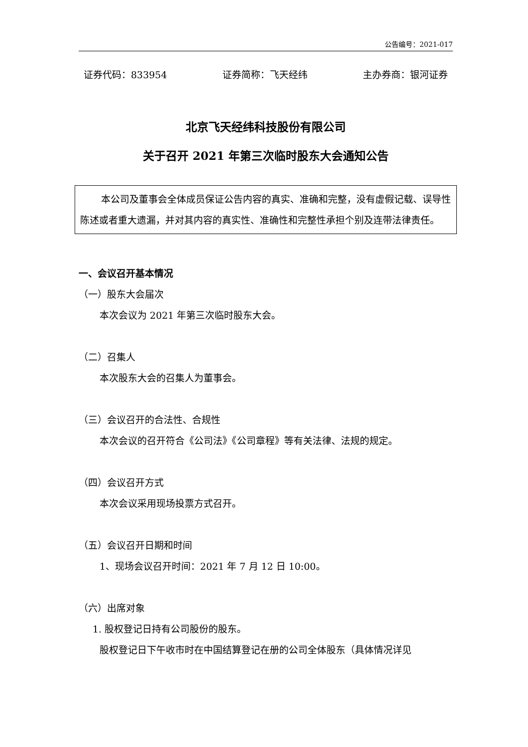公告编号：2021-017
证券代码：833954 证券简称：飞天经纬 主办券商：银河证券
北京飞天经纬科技股份有限公司
关于召开 2021 年第三次临时股东大会通知公告
本公司及董事会全体成员保证公告内容的真实、准确和完整，没有虚假记载、误导性陈述或者重大遗漏，并对其内容的真实性、准确性和完整性承担个别及连带法律责任。
一、会议召开基本情况
（一）股东大会届次
本次会议为 2021 年第三次临时股东大会。
（二）召集人
本次股东大会的召集人为董事会。
（三）会议召开的合法性、合规性
本次会议的召开符合《公司法》《公司章程》等有关法律、法规的规定。
（四）会议召开方式
本次会议采用现场投票方式召开。
（五）会议召开日期和时间
1、现场会议召开时间：2021 年 7 月 12 日 10:00。
（六）出席对象
1. 股权登记日持有公司股份的股东。
股权登记日下午收市时在中国结算登记在册的公司全体股东（具体情况详见